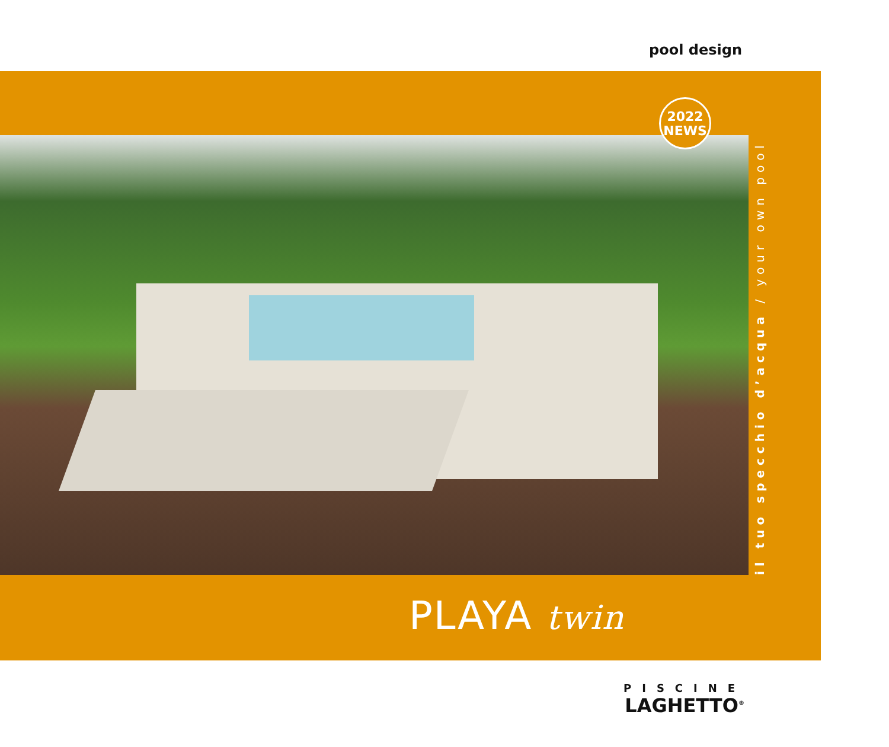pool design
2022
NEWS
il tuo specchio d’acqua / your own pool
PLAYA twin
PISCINE
LAGHETTO<sup>®</sup>